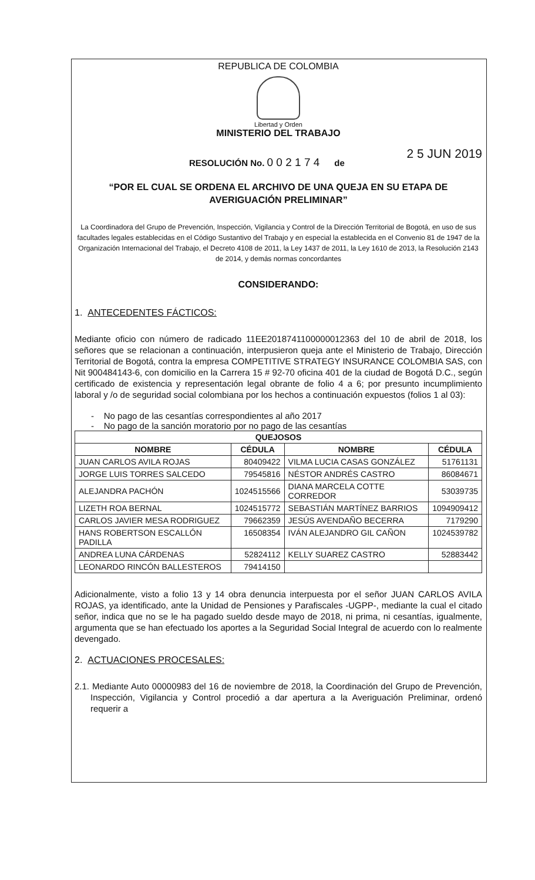REPUBLICA DE COLOMBIA
Libertad y Orden
MINISTERIO DEL TRABAJO
RESOLUCIÓN No. 0 0 2 1 7 4 de 2 5 JUN 2019
“POR EL CUAL SE ORDENA EL ARCHIVO DE UNA QUEJA EN SU ETAPA DE AVERIGUACIÓN PRELIMINAR”
La Coordinadora del Grupo de Prevención, Inspección, Vigilancia y Control de la Dirección Territorial de Bogotá, en uso de sus facultades legales establecidas en el Código Sustantivo del Trabajo y en especial la establecida en el Convenio 81 de 1947 de la Organización Internacional del Trabajo, el Decreto 4108 de 2011, la Ley 1437 de 2011, la Ley 1610 de 2013, la Resolución 2143 de 2014, y demás normas concordantes
CONSIDERANDO:
1. ANTECEDENTES FÁCTICOS:
Mediante oficio con número de radicado 11EE2018741100000012363 del 10 de abril de 2018, los señores que se relacionan a continuación, interpusieron queja ante el Ministerio de Trabajo, Dirección Territorial de Bogotá, contra la empresa COMPETITIVE STRATEGY INSURANCE COLOMBIA SAS, con Nit 900484143-6, con domicilio en la Carrera 15 # 92-70 oficina 401 de la ciudad de Bogotá D.C., según certificado de existencia y representación legal obrante de folio 4 a 6; por presunto incumplimiento laboral y /o de seguridad social colombiana por los hechos a continuación expuestos (folios 1 al 03):
- No pago de las cesantías correspondientes al año 2017
- No pago de la sanción moratorio por no pago de las cesantías
| QUEJOSOS | | | |
| --- | --- | --- | --- |
| NOMBRE | CÉDULA | NOMBRE | CÉDULA |
| JUAN CARLOS AVILA ROJAS | 80409422 | VILMA LUCIA CASAS GONZÁLEZ | 51761131 |
| JORGE LUIS TORRES SALCEDO | 79545816 | NÉSTOR ANDRÉS CASTRO | 86084671 |
| ALEJANDRA PACHÓN | 1024515566 | DIANA MARCELA COTTE CORREDOR | 53039735 |
| LIZETH ROA BERNAL | 1024515772 | SEBASTIÁN MARTÍNEZ BARRIOS | 1094909412 |
| CARLOS JAVIER MESA RODRIGUEZ | 79662359 | JESÚS AVENDAÑO BECERRA | 7179290 |
| HANS ROBERTSON ESCALLÓN PADILLA | 16508354 | IVÁN ALEJANDRO GIL CAÑON | 1024539782 |
| ANDREA LUNA CÁRDENAS | 52824112 | KELLY SUAREZ CASTRO | 52883442 |
| LEONARDO RINCÓN BALLESTEROS | 79414150 | | |
Adicionalmente, visto a folio 13 y 14 obra denuncia interpuesta por el señor JUAN CARLOS AVILA ROJAS, ya identificado, ante la Unidad de Pensiones y Parafiscales -UGPP-, mediante la cual el citado señor, indica que no se le ha pagado sueldo desde mayo de 2018, ni prima, ni cesantías, igualmente, argumenta que se han efectuado los aportes a la Seguridad Social Integral de acuerdo con lo realmente devengado.
2. ACTUACIONES PROCESALES:
2.1. Mediante Auto 00000983 del 16 de noviembre de 2018, la Coordinación del Grupo de Prevención, Inspección, Vigilancia y Control procedió a dar apertura a la Averiguación Preliminar, ordenó requerir a